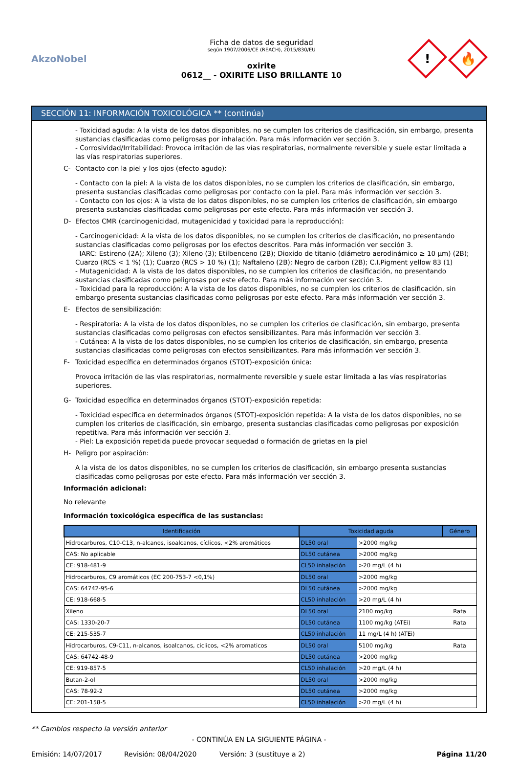AkzoNobel
Ficha de datos de seguridad
según 1907/2006/CE (REACH), 2015/830/EU
oxirite
0612__ - OXIRITE LISO BRILLANTE 10
!
🔥
SECCIÓN 11: INFORMACIÓN TOXICOLÓGICA ** (continúa)
- Toxicidad aguda: A la vista de los datos disponibles, no se cumplen los criterios de clasificación, sin embargo, presenta sustancias clasificadas como peligrosas por inhalación. Para más información ver sección 3.
- Corrosividad/Irritabilidad: Provoca irritación de las vías respiratorias, normalmente reversible y suele estar limitada a las vías respiratorias superiores.
C- Contacto con la piel y los ojos (efecto agudo):
- Contacto con la piel: A la vista de los datos disponibles, no se cumplen los criterios de clasificación, sin embargo, presenta sustancias clasificadas como peligrosas por contacto con la piel. Para más información ver sección 3.
- Contacto con los ojos: A la vista de los datos disponibles, no se cumplen los criterios de clasificación, sin embargo presenta sustancias clasificadas como peligrosas por este efecto. Para más información ver sección 3.
D- Efectos CMR (carcinogenicidad, mutagenicidad y toxicidad para la reproducción):
- Carcinogenicidad: A la vista de los datos disponibles, no se cumplen los criterios de clasificación, no presentando sustancias clasificadas como peligrosas por los efectos descritos. Para más información ver sección 3.
IARC: Estireno (2A); Xileno (3); Xileno (3); Etilbenceno (2B); Dioxido de titanio (diámetro aerodinámico ≥ 10 μm) (2B); Cuarzo (RCS < 1 %) (1); Cuarzo (RCS > 10 %) (1); Naftaleno (2B); Negro de carbon (2B); C.I.Pigment yellow 83 (1)
- Mutagenicidad: A la vista de los datos disponibles, no se cumplen los criterios de clasificación, no presentando sustancias clasificadas como peligrosas por este efecto. Para más información ver sección 3.
- Toxicidad para la reproducción: A la vista de los datos disponibles, no se cumplen los criterios de clasificación, sin embargo presenta sustancias clasificadas como peligrosas por este efecto. Para más información ver sección 3.
E- Efectos de sensibilización:
- Respiratoria: A la vista de los datos disponibles, no se cumplen los criterios de clasificación, sin embargo, presenta sustancias clasificadas como peligrosas con efectos sensibilizantes. Para más información ver sección 3.
- Cutánea: A la vista de los datos disponibles, no se cumplen los criterios de clasificación, sin embargo, presenta sustancias clasificadas como peligrosas con efectos sensibilizantes. Para más información ver sección 3.
F- Toxicidad específica en determinados órganos (STOT)-exposición única:
Provoca irritación de las vías respiratorias, normalmente reversible y suele estar limitada a las vías respiratorias superiores.
G- Toxicidad específica en determinados órganos (STOT)-exposición repetida:
- Toxicidad específica en determinados órganos (STOT)-exposición repetida: A la vista de los datos disponibles, no se cumplen los criterios de clasificación, sin embargo, presenta sustancias clasificadas como peligrosas por exposición repetitiva. Para más información ver sección 3.
- Piel: La exposición repetida puede provocar sequedad o formación de grietas en la piel
H- Peligro por aspiración:
A la vista de los datos disponibles, no se cumplen los criterios de clasificación, sin embargo presenta sustancias clasificadas como peligrosas por este efecto. Para más información ver sección 3.
Información adicional:
No relevante
Información toxicológica específica de las sustancias:
| Identificación | Toxicidad aguda | | Género |
| --- | --- | --- | --- |
| Hidrocarburos, C10-C13, n-alcanos, isoalcanos, cíclicos, <2% aromáticos | DL50 oral | >2000 mg/kg | |
| CAS: No aplicable | DL50 cutánea | >2000 mg/kg | |
| CE: 918-481-9 | CL50 inhalación | >20 mg/L (4 h) | |
| Hidrocarburos, C9 aromáticos (EC 200-753-7 <0,1%) | DL50 oral | >2000 mg/kg | |
| CAS: 64742-95-6 | DL50 cutánea | >2000 mg/kg | |
| CE: 918-668-5 | CL50 inhalación | >20 mg/L (4 h) | |
| Xileno | DL50 oral | 2100 mg/kg | Rata |
| CAS: 1330-20-7 | DL50 cutánea | 1100 mg/kg (ATEi) | Rata |
| CE: 215-535-7 | CL50 inhalación | 11 mg/L (4 h) (ATEi) | |
| Hidrocarburos, C9-C11, n-alcanos, isoalcanos, ciclicos, <2% aromaticos | DL50 oral | 5100 mg/kg | Rata |
| CAS: 64742-48-9 | DL50 cutánea | >2000 mg/kg | |
| CE: 919-857-5 | CL50 inhalación | >20 mg/L (4 h) | |
| Butan-2-ol | DL50 oral | >2000 mg/kg | |
| CAS: 78-92-2 | DL50 cutánea | >2000 mg/kg | |
| CE: 201-158-5 | CL50 inhalación | >20 mg/L (4 h) | |
** Cambios respecto la versión anterior
- CONTINÚA EN LA SIGUIENTE PÁGINA -
Emisión: 14/07/2017 Revisión: 08/04/2020 Versión: 3 (sustituye a 2) Página 11/20